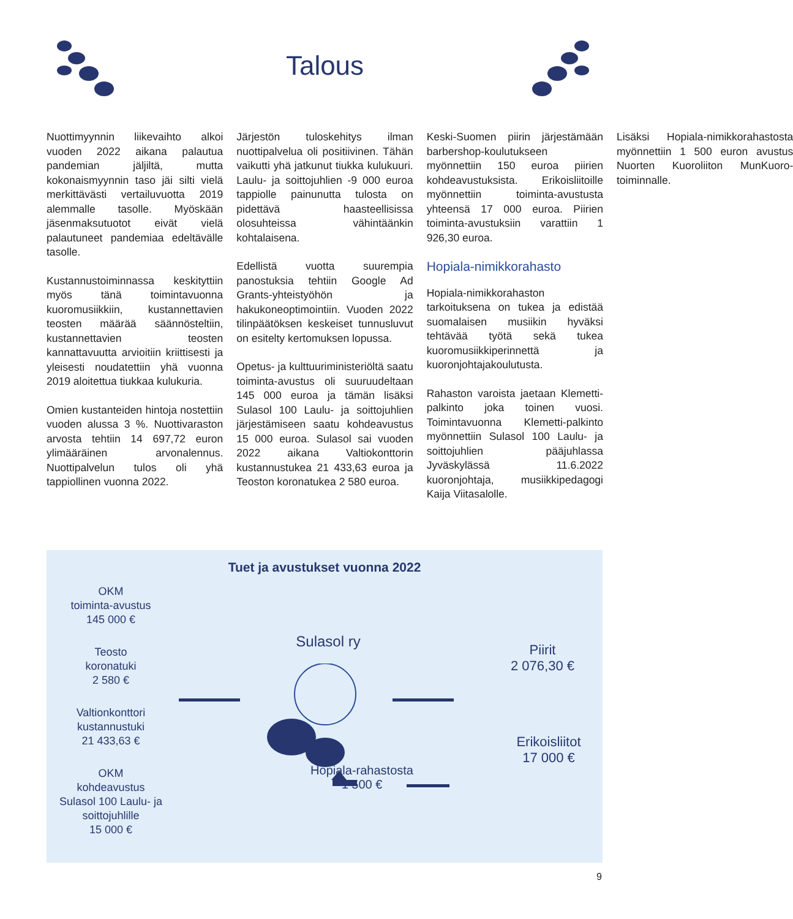Talous
Nuottimyynnin liikevaihto alkoi vuoden 2022 aikana palautua pandemian jäljiltä, mutta kokonaismyynnin taso jäi silti vielä merkittävästi vertailuvuotta 2019 alemmalle tasolle. Myöskään jäsenmaksutuotot eivät vielä palautuneet pandemiaa edeltävälle tasolle.
Kustannustoiminnassa keskityttiin myös tänä toimintavuonna kuoromusiikkiin, kustannettavien teosten määrää säännösteltiin, kustannettavien teosten kannattavuutta arvioitiin kriittisesti ja yleisesti noudatettiin yhä vuonna 2019 aloitettua tiukkaa kulukuria.
Omien kustanteiden hintoja nostettiin vuoden alussa 3 %. Nuottivaraston arvosta tehtiin 14 697,72 euron ylimääräinen arvonalennus. Nuottipalvelun tulos oli yhä tappiollinen vuonna 2022.
Järjestön tuloskehitys ilman nuottipalvelua oli positiivinen. Tähän vaikutti yhä jatkunut tiukka kulukuuri. Laulu- ja soittojuhlien -9 000 euroa tappiolle painunutta tulosta on pidettävä haasteellisissa olosuhteissa vähintäänkin kohtalaisena.
Edellistä vuotta suurempia panostuksia tehtiin Google Ad Grants-yhteistyöhön ja hakukoneoptimointiin. Vuoden 2022 tilinpäätöksen keskeiset tunnusluvut on esitelty kertomuksen lopussa.
Opetus- ja kulttuuriministeriöltä saatu toiminta-avustus oli suuruudeltaan 145 000 euroa ja tämän lisäksi Sulasol 100 Laulu- ja soittojuhlien järjestämiseen saatu kohdeavustus 15 000 euroa. Sulasol sai vuoden 2022 aikana Valtiokonttorin kustannustukea 21 433,63 euroa ja Teoston koronatukea 2 580 euroa.
Keski-Suomen piirin järjestämään barbershop-koulutukseen myönnettiin 150 euroa piirien kohdeavustuksista. Erikoisliitoille myönnettiin toiminta-avustusta yhteensä 17 000 euroa. Piirien toiminta-avustuksiin varattiin 1 926,30 euroa.
Hopiala-nimikkorahasto
Hopiala-nimikkorahaston tarkoituksena on tukea ja edistää suomalaisen musiikin hyväksi tehtävää työtä sekä tukea kuoromusiikkiperinnettä ja kuoronjohtajakoulutusta.
Rahaston varoista jaetaan Klemetti-palkinto joka toinen vuosi. Toimintavuonna Klemetti-palkinto myönnettiin Sulasol 100 Laulu- ja soittojuhlien pääjuhlassa Jyväskylässä 11.6.2022 kuoronjohtaja, musiikkipedagogi Kaija Viitasalolle.
Lisäksi Hopiala-nimikkorahastosta myönnettiin 1 500 euron avustus Nuorten Kuoroliiton MunKuoro-toiminnalle.
Tuet ja avustukset vuonna 2022
OKM
toiminta-avustus
145 000 €
Teosto
koronatuki
2 580 €
Valtionkonttori
kustannustuki
21 433,63 €
OKM
kohdeavustus
Sulasol 100 Laulu- ja
soittojuhlille
15 000 €
Sulasol ry
Hopiala-rahastosta
1 500 €
Piirit
2 076,30 €
Erikoisliitot
17 000 €
9